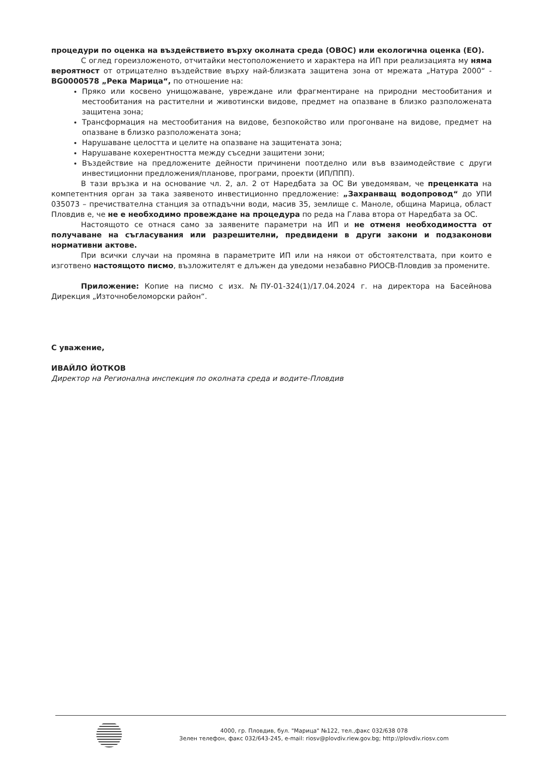процедури по оценка на въздействието върху околната среда (ОВОС) или екологична оценка (ЕО).
С оглед гореизложеното, отчитайки местоположението и характера на ИП при реализацията му няма вероятност от отрицателно въздействие върху най-близката защитена зона от мрежата „Натура 2000“ - BG0000578 „Река Марица“, по отношение на:
Пряко или косвено унищожаване, увреждане или фрагментиране на природни местообитания и местообитания на растителни и животински видове, предмет на опазване в близко разположената защитена зона;
Трансформация на местообитания на видове, безпокойство или прогонване на видове, предмет на опазване в близко разположената зона;
Нарушаване целостта и целите на опазване на защитената зона;
Нарушаване кохерентността между съседни защитени зони;
Въздействие на предложените дейности причинени поотделно или във взаимодействие с други инвестиционни предложения/планове, програми, проекти (ИП/ППП).
В тази връзка и на основание чл. 2, ал. 2 от Наредбата за ОС Ви уведомявам, че преценката на компетентния орган за така заявеното инвестиционно предложение: „Захранващ водопровод“ до УПИ 035073 – пречиствателна станция за отпадъчни води, масив 35, землище с. Маноле, община Марица, област Пловдив е, че не е необходимо провеждане на процедура по реда на Глава втора от Наредбата за ОС.
Настоящото се отнася само за заявените параметри на ИП и не отменя необходимостта от получаване на съгласувания или разрешителни, предвидени в други закони и подзаконови нормативни актове.
При всички случаи на промяна в параметрите ИП или на някои от обстоятелствата, при които е изготвено настоящото писмо, възложителят е длъжен да уведоми незабавно РИОСВ-Пловдив за промените.
Приложение: Копие на писмо с изх. №ПУ-01-324(1)/17.04.2024 г. на директора на Басейнова Дирекция „Източнобеломорски район“.
С уважение,
ИВАЙЛО ЙОТКОВ
Директор на Регионална инспекция по околната среда и водите-Пловдив
4000, гр. Пловдив, бул. "Марица" №122, тел.,факс 032/638 078
Зелен телефон, факс 032/643-245, e-mail: riosv@plovdiv.riew.gov.bg; http://plovdiv.riosv.com